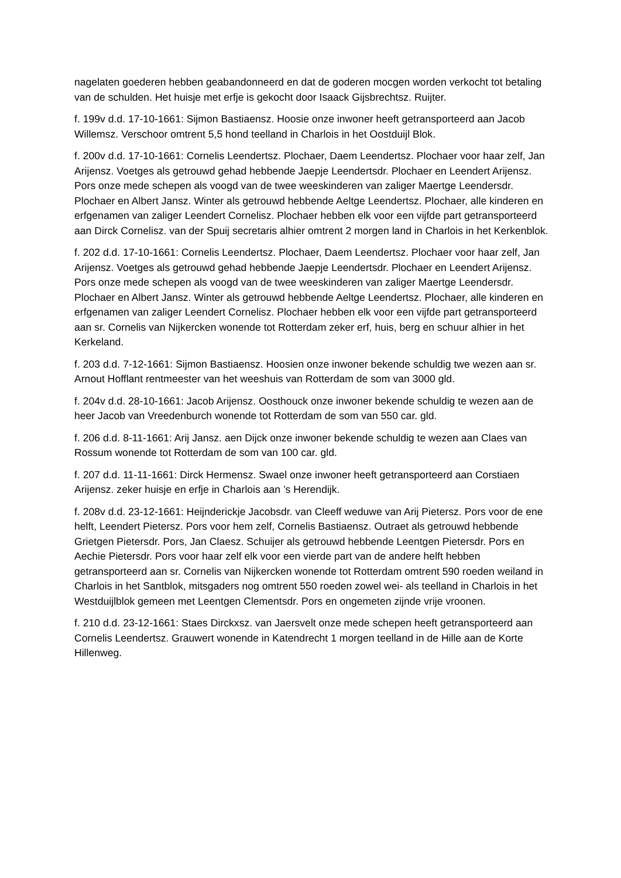nagelaten goederen hebben geabandonneerd en dat de goderen mocgen worden verkocht tot betaling van de schulden. Het huisje met erfje is gekocht door Isaack Gijsbrechtsz. Ruijter.
f. 199v d.d. 17-10-1661: Sijmon Bastiaensz. Hoosie onze inwoner heeft getransporteerd aan Jacob Willemsz. Verschoor omtrent 5,5 hond teelland in Charlois in het Oostduijl Blok.
f. 200v d.d. 17-10-1661: Cornelis Leendertsz. Plochaer, Daem Leendertsz. Plochaer voor haar zelf, Jan Arijensz. Voetges als getrouwd gehad hebbende Jaepje Leendertsdr. Plochaer en Leendert Arijensz. Pors onze mede schepen als voogd van de twee weeskinderen van zaliger Maertge Leendersdr. Plochaer en Albert Jansz. Winter als getrouwd hebbende Aeltge Leendertsz. Plochaer, alle kinderen en erfgenamen van zaliger Leendert Cornelisz. Plochaer hebben elk voor een vijfde part getransporteerd aan Dirck Cornelisz. van der Spuij secretaris alhier omtrent 2 morgen land in Charlois in het Kerkenblok.
f. 202 d.d. 17-10-1661: Cornelis Leendertsz. Plochaer, Daem Leendertsz. Plochaer voor haar zelf, Jan Arijensz. Voetges als getrouwd gehad hebbende Jaepje Leendertsdr. Plochaer en Leendert Arijensz. Pors onze mede schepen als voogd van de twee weeskinderen van zaliger Maertge Leendersdr. Plochaer en Albert Jansz. Winter als getrouwd hebbende Aeltge Leendertsz. Plochaer, alle kinderen en erfgenamen van zaliger Leendert Cornelisz. Plochaer hebben elk voor een vijfde part getransporteerd aan sr. Cornelis van Nijkercken wonende tot Rotterdam zeker erf, huis, berg en schuur alhier in het Kerkeland.
f. 203 d.d. 7-12-1661: Sijmon Bastiaensz. Hoosien onze inwoner bekende schuldig twe wezen aan sr. Arnout Hofflant rentmeester van het weeshuis van Rotterdam de som van 3000 gld.
f. 204v d.d. 28-10-1661: Jacob Arijensz. Oosthouck onze inwoner bekende schuldig te wezen aan de heer Jacob van Vreedenburch wonende tot Rotterdam de som van 550 car. gld.
f. 206 d.d. 8-11-1661: Arij Jansz. aen Dijck onze inwoner bekende schuldig te wezen aan Claes van Rossum wonende tot Rotterdam de som van 100 car. gld.
f. 207 d.d. 11-11-1661: Dirck Hermensz. Swael onze inwoner heeft getransporteerd aan Corstiaen Arijensz. zeker huisje en erfje in Charlois aan ’s Herendijk.
f. 208v d.d. 23-12-1661: Heijnderickje Jacobsdr. van Cleeff weduwe van Arij Pietersz. Pors voor de ene helft, Leendert Pietersz. Pors voor hem zelf, Cornelis Bastiaensz. Outraet als getrouwd hebbende Grietgen Pietersdr. Pors, Jan Claesz. Schuijer als getrouwd hebbende Leentgen Pietersdr. Pors en Aechie Pietersdr. Pors voor haar zelf elk voor een vierde part van de andere helft hebben getransporteerd aan sr. Cornelis van Nijkercken wonende tot Rotterdam omtrent 590 roeden weiland in Charlois in het Santblok, mitsgaders nog omtrent 550 roeden zowel wei- als teelland in Charlois in het Westduijlblok gemeen met Leentgen Clementsdr. Pors en ongemeten zijnde vrije vroonen.
f. 210 d.d. 23-12-1661: Staes Dirckxsz. van Jaersvelt onze mede schepen heeft getransporteerd aan Cornelis Leendertsz. Grauwert wonende in Katendrecht 1 morgen teelland in de Hille aan de Korte Hillenweg.